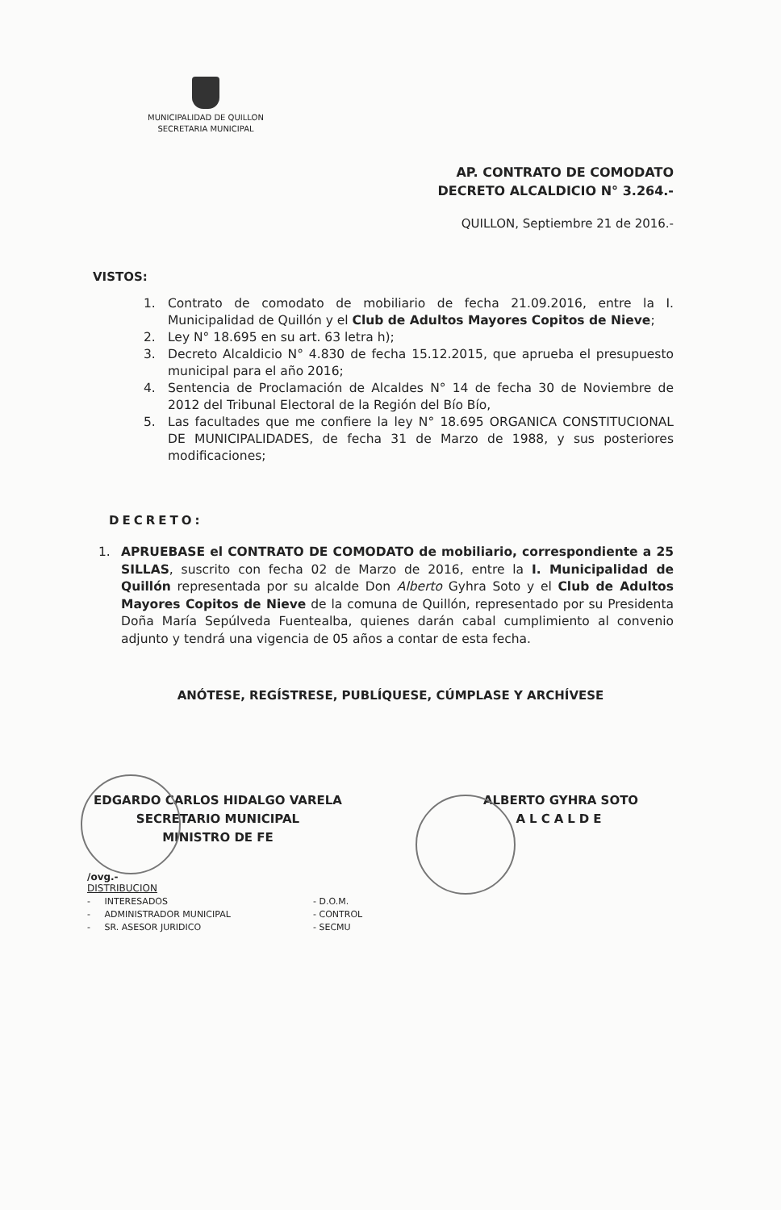MUNICIPALIDAD DE QUILLON
SECRETARIA MUNICIPAL
AP. CONTRATO DE COMODATO
DECRETO ALCALDICIO N° 3.264.-
QUILLON, Septiembre 21 de 2016.-
VISTOS:
1. Contrato de comodato de mobiliario de fecha 21.09.2016, entre la I. Municipalidad de Quillón y el Club de Adultos Mayores Copitos de Nieve;
2. Ley N° 18.695 en su art. 63 letra h);
3. Decreto Alcaldicio N° 4.830 de fecha 15.12.2015, que aprueba el presupuesto municipal para el año 2016;
4. Sentencia de Proclamación de Alcaldes N° 14 de fecha 30 de Noviembre de 2012 del Tribunal Electoral de la Región del Bío Bío,
5. Las facultades que me confiere la ley N° 18.695 ORGANICA CONSTITUCIONAL DE MUNICIPALIDADES, de fecha 31 de Marzo de 1988, y sus posteriores modificaciones;
DECRETO:
1. APRUEBASE el CONTRATO DE COMODATO de mobiliario, correspondiente a 25 SILLAS, suscrito con fecha 02 de Marzo de 2016, entre la I. Municipalidad de Quillón representada por su alcalde Don Alberto Gyhra Soto y el Club de Adultos Mayores Copitos de Nieve de la comuna de Quillón, representado por su Presidenta Doña María Sepúlveda Fuentealba, quienes darán cabal cumplimiento al convenio adjunto y tendrá una vigencia de 05 años a contar de esta fecha.
ANÓTESE, REGÍSTRESE, PUBLÍQUESE, CÚMPLASE Y ARCHÍVESE
EDGARDO CARLOS HIDALGO VARELA
SECRETARIO MUNICIPAL
MINISTRO DE FE
ALBERTO GYHRA SOTO
ALCALDE
/ovg.-
DISTRIBUCION
- INTERESADOS
- ADMINISTRADOR MUNICIPAL
- SR. ASESOR JURIDICO
- D.O.M.
- CONTROL
- SECMU